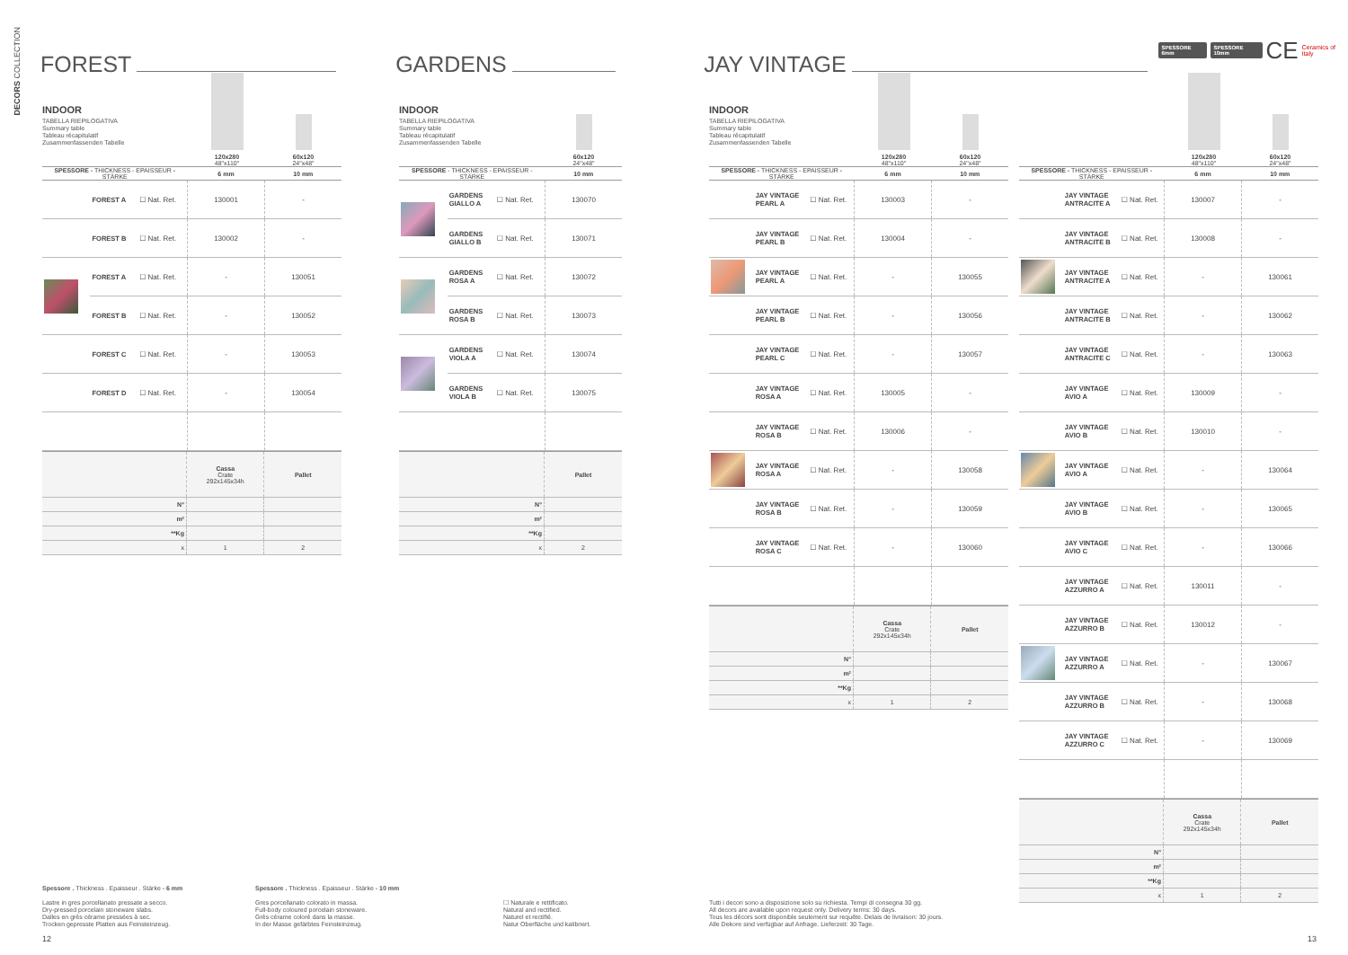DECORS COLLECTION
FOREST GARDENS JAY VINTAGE
SPESSORE 6mm SPESSORE 10mm CE Ceramics of Italy
INDOOR
TABELLA RIEPILOGATIVA
Summary table
Tableau récapitulatif
Zusammenfassenden Tabelle
120x280
48"x110"
60x120
24"x48"
| SPESSORE - THICKNESS - EPAISSEUR - STÄRKE | | | 6 mm | 10 mm |
| --- | --- | --- | --- | --- |
| | FOREST A | ☐ Nat. Ret. | 130001 | - |
| | FOREST B | ☐ Nat. Ret. | 130002 | - |
| | FOREST A | ☐ Nat. Ret. | - | 130051 |
| | FOREST B | ☐ Nat. Ret. | - | 130052 |
| | FOREST C | ☐ Nat. Ret. | - | 130053 |
| | FOREST D | ☐ Nat. Ret. | - | 130054 |
| | Cassa Crate 292x145x34h | Pallet |
| N° | | |
| m² | | |
| **Kg | | |
| x | 1 | 2 |
INDOOR
TABELLA RIEPILOGATIVA
Summary table
Tableau récapitulatif
Zusammenfassenden Tabelle
60x120
24"x48"
| SPESSORE - THICKNESS - EPAISSEUR - STÄRKE | | | 10 mm |
| --- | --- | --- | --- |
| | GARDENS GIALLO A | ☐ Nat. Ret. | 130070 |
| | GARDENS GIALLO B | ☐ Nat. Ret. | 130071 |
| | GARDENS ROSA A | ☐ Nat. Ret. | 130072 |
| | GARDENS ROSA B | ☐ Nat. Ret. | 130073 |
| | GARDENS VIOLA A | ☐ Nat. Ret. | 130074 |
| | GARDENS VIOLA B | ☐ Nat. Ret. | 130075 |
| | Pallet |
| N° | |
| m² | |
| **Kg | |
| x | 2 |
INDOOR
TABELLA RIEPILOGATIVA
Summary table
Tableau récapitulatif
Zusammenfassenden Tabelle
120x280
48"x110"
60x120
24"x48"
| SPESSORE - THICKNESS - EPAISSEUR - STÄRKE | | | 6 mm | 10 mm |
| --- | --- | --- | --- | --- |
| | JAY VINTAGE PEARL A | ☐ Nat. Ret. | 130003 | - |
| | JAY VINTAGE PEARL B | ☐ Nat. Ret. | 130004 | - |
| | JAY VINTAGE PEARL A | ☐ Nat. Ret. | - | 130055 |
| | JAY VINTAGE PEARL B | ☐ Nat. Ret. | - | 130056 |
| | JAY VINTAGE PEARL C | ☐ Nat. Ret. | - | 130057 |
| | JAY VINTAGE ROSA A | ☐ Nat. Ret. | 130005 | - |
| | JAY VINTAGE ROSA B | ☐ Nat. Ret. | 130006 | - |
| | JAY VINTAGE ROSA A | ☐ Nat. Ret. | - | 130058 |
| | JAY VINTAGE ROSA B | ☐ Nat. Ret. | - | 130059 |
| | JAY VINTAGE ROSA C | ☐ Nat. Ret. | - | 130060 |
| | Cassa Crate 292x145x34h | Pallet |
| N° | | |
| m² | | |
| **Kg | | |
| x | 1 | 2 |
120x280
48"x110"
60x120
24"x48"
| SPESSORE - THICKNESS - EPAISSEUR - STÄRKE | | | 6 mm | 10 mm |
| --- | --- | --- | --- | --- |
| | JAY VINTAGE ANTRACITE A | ☐ Nat. Ret. | 130007 | - |
| | JAY VINTAGE ANTRACITE B | ☐ Nat. Ret. | 130008 | - |
| | JAY VINTAGE ANTRACITE A | ☐ Nat. Ret. | - | 130061 |
| | JAY VINTAGE ANTRACITE B | ☐ Nat. Ret. | - | 130062 |
| | JAY VINTAGE ANTRACITE C | ☐ Nat. Ret. | - | 130063 |
| | JAY VINTAGE AVIO A | ☐ Nat. Ret. | 130009 | - |
| | JAY VINTAGE AVIO B | ☐ Nat. Ret. | 130010 | - |
| | JAY VINTAGE AVIO A | ☐ Nat. Ret. | - | 130064 |
| | JAY VINTAGE AVIO B | ☐ Nat. Ret. | - | 130065 |
| | JAY VINTAGE AVIO C | ☐ Nat. Ret. | - | 130066 |
| | JAY VINTAGE AZZURRO A | ☐ Nat. Ret. | 130011 | - |
| | JAY VINTAGE AZZURRO B | ☐ Nat. Ret. | 130012 | - |
| | JAY VINTAGE AZZURRO A | ☐ Nat. Ret. | - | 130067 |
| | JAY VINTAGE AZZURRO B | ☐ Nat. Ret. | - | 130068 |
| | JAY VINTAGE AZZURRO C | ☐ Nat. Ret. | - | 130069 |
| | Cassa Crate 292x145x34h | Pallet |
| N° | | |
| m² | | |
| **Kg | | |
| x | 1 | 2 |
Spessore . Thickness . Epaisseur . Stärke - 6 mm
Lastre in gres porcellanato pressate a secco.
Dry-pressed porcelain stoneware slabs.
Dalles en grès cérame pressées à sec.
Trocken gepresste Platten aus Feinsteinzeug.
Spessore . Thickness . Epaisseur . Stärke - 10 mm
Gres porcellanato colorato in massa.
Full-body coloured porcelain stoneware.
Grès cérame coloré dans la masse.
In der Masse gefärbtes Feinsteinzeug.
☐ Naturale e rettificato.
Natural and rectified.
Naturel et rectifié.
Natur Oberfläche und kalibriert.
Tutti i decori sono a disposizione solo su richiesta. Tempi di consegna 30 gg.
All decors are available upon request only. Delivery terms: 30 days.
Tous les décors sont disponible seulement sur requête. Delais de livraison: 30 jours.
Alle Dekore sind verfügbar auf Anfrage. Lieferzeit: 30 Tage.
12 13